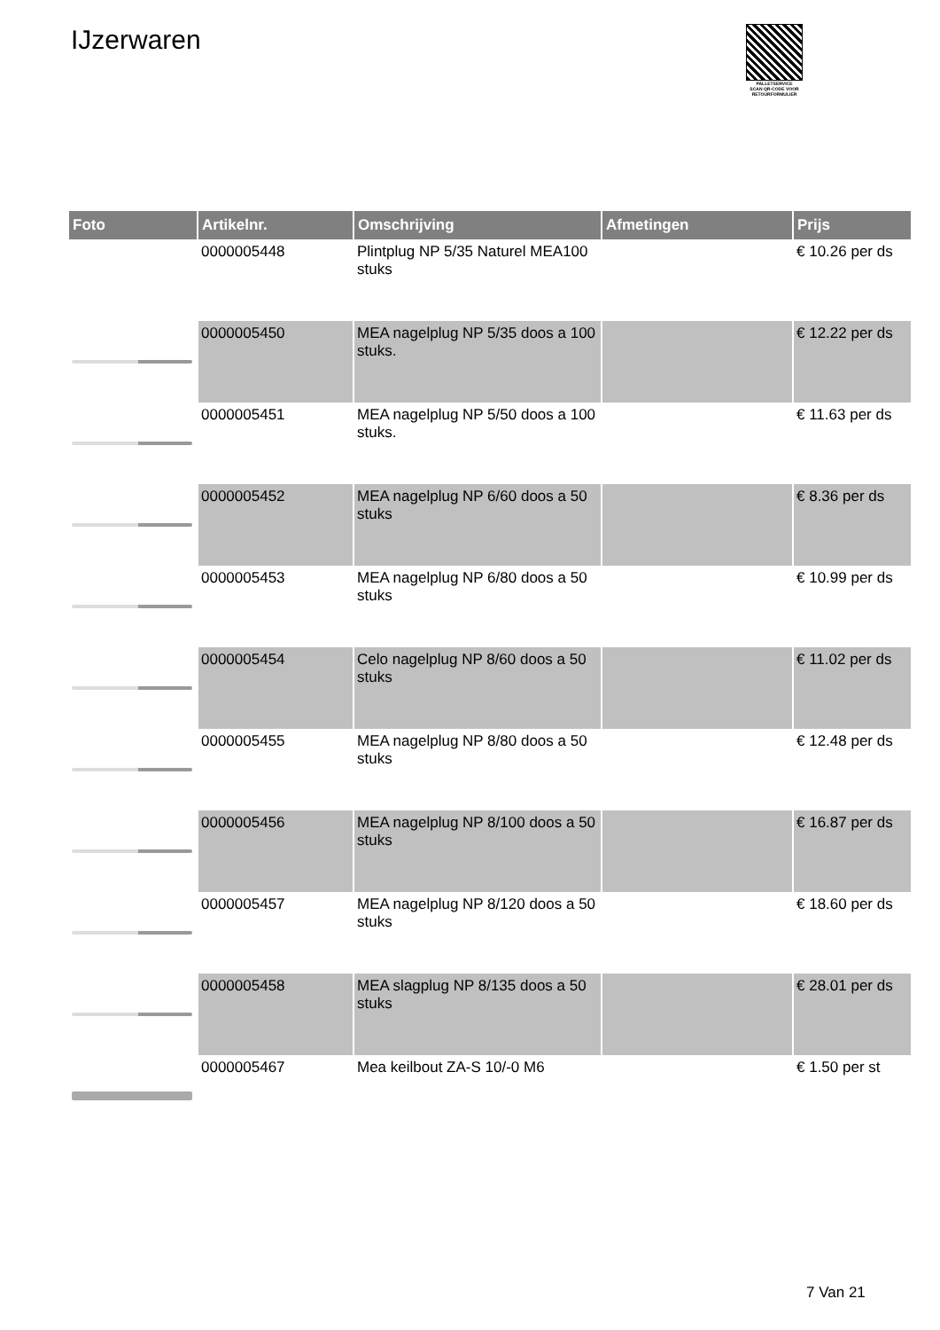IJzerwaren
PALLETSERVICE
SCAN QR-CODE VOOR RETOURFORMULIER
| Foto | Artikelnr. | Omschrijving | Afmetingen | Prijs |
| --- | --- | --- | --- | --- |
| | 0000005448 | Plintplug NP 5/35 Naturel MEA100 stuks | | € 10.26 per ds |
| | 0000005450 | MEA nagelplug NP 5/35 doos a 100 stuks. | | € 12.22 per ds |
| | 0000005451 | MEA nagelplug NP 5/50 doos a 100 stuks. | | € 11.63 per ds |
| | 0000005452 | MEA nagelplug NP 6/60 doos a 50 stuks | | € 8.36 per ds |
| | 0000005453 | MEA nagelplug NP 6/80 doos a 50 stuks | | € 10.99 per ds |
| | 0000005454 | Celo nagelplug NP 8/60 doos a 50 stuks | | € 11.02 per ds |
| | 0000005455 | MEA nagelplug NP 8/80 doos a 50 stuks | | € 12.48 per ds |
| | 0000005456 | MEA nagelplug NP 8/100 doos a 50 stuks | | € 16.87 per ds |
| | 0000005457 | MEA nagelplug NP 8/120 doos a 50 stuks | | € 18.60 per ds |
| | 0000005458 | MEA slagplug NP 8/135 doos a 50 stuks | | € 28.01 per ds |
| | 0000005467 | Mea keilbout ZA-S 10/-0 M6 | | € 1.50 per st |
7 Van 21